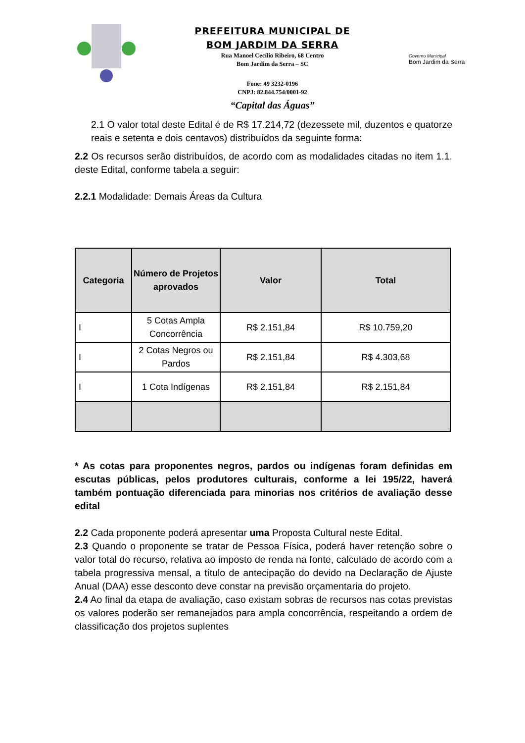PREFEITURA MUNICIPAL DE
BOM JARDIM DA SERRA
Rua Manoel Cecílio Ribeiro, 68 Centro
Bom Jardim da Serra – SC
Fone: 49 3232-0196
CNPJ: 82.844.754/0001-92
“Capital das Águas”
Governo Municipal
Bom Jardim da Serra
2.1 O valor total deste Edital é de R$ 17.214,72 (dezessete mil, duzentos e quatorze reais e setenta e dois centavos) distribuídos da seguinte forma:
2.2 Os recursos serão distribuídos, de acordo com as modalidades citadas no item 1.1. deste Edital, conforme tabela a seguir:
2.2.1 Modalidade: Demais Áreas da Cultura
| Categoria | Número de Projetos aprovados | Valor | Total |
| --- | --- | --- | --- |
| I | 5 Cotas Ampla Concorrência | R$ 2.151,84 | R$ 10.759,20 |
| I | 2 Cotas Negros ou Pardos | R$ 2.151,84 | R$ 4.303,68 |
| I | 1 Cota Indígenas | R$ 2.151,84 | R$ 2.151,84 |
* As cotas para proponentes negros, pardos ou indígenas foram definidas em escutas públicas, pelos produtores culturais, conforme a lei 195/22, haverá também pontuação diferenciada para minorias nos critérios de avaliação desse edital
2.2 Cada proponente poderá apresentar uma Proposta Cultural neste Edital.
2.3 Quando o proponente se tratar de Pessoa Física, poderá haver retenção sobre o valor total do recurso, relativa ao imposto de renda na fonte, calculado de acordo com a tabela progressiva mensal, a título de antecipação do devido na Declaração de Ajuste Anual (DAA) esse desconto deve constar na previsão orçamentaria do projeto.
2.4 Ao final da etapa de avaliação, caso existam sobras de recursos nas cotas previstas os valores poderão ser remanejados para ampla concorrência, respeitando a ordem de classificação dos projetos suplentes